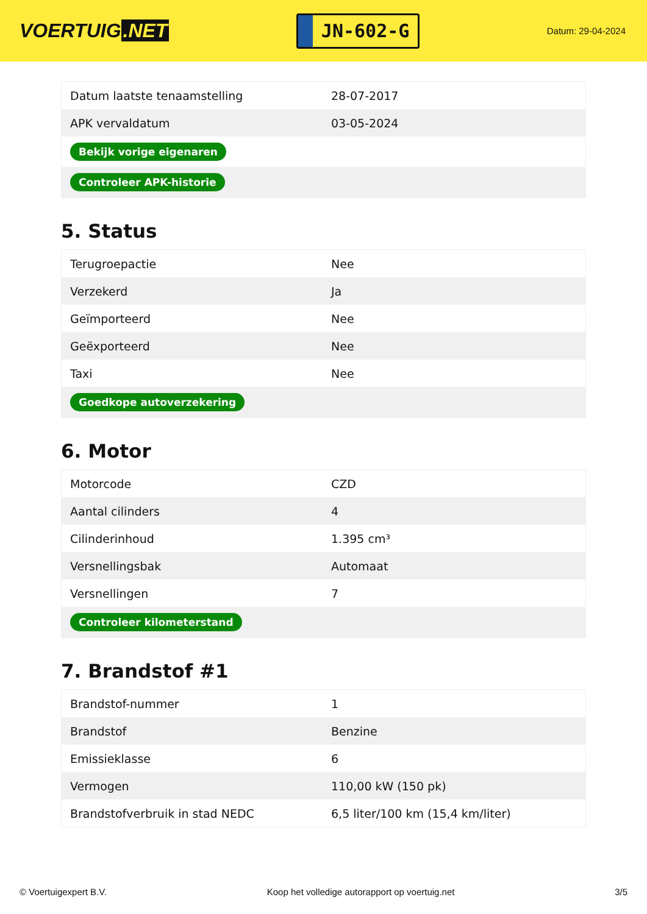VOERTUIG.NET
JN-602-G
Datum: 29-04-2024
| Datum laatste tenaamstelling | 28-07-2017 |
| APK vervaldatum | 03-05-2024 |
| Bekijk vorige eigenaren | |
| Controleer APK-historie | |
5. Status
| Terugroepactie | Nee |
| Verzekerd | Ja |
| Geïmporteerd | Nee |
| Geëxporteerd | Nee |
| Taxi | Nee |
| Goedkope autoverzekering | |
6. Motor
| Motorcode | CZD |
| Aantal cilinders | 4 |
| Cilinderinhoud | 1.395 cm³ |
| Versnellingsbak | Automaat |
| Versnellingen | 7 |
| Controleer kilometerstand | |
7. Brandstof #1
| Brandstof-nummer | 1 |
| Brandstof | Benzine |
| Emissieklasse | 6 |
| Vermogen | 110,00 kW (150 pk) |
| Brandstofverbruik in stad NEDC | 6,5 liter/100 km (15,4 km/liter) |
© Voertuigexpert B.V. Koop het volledige autorapport op voertuig.net 3/5